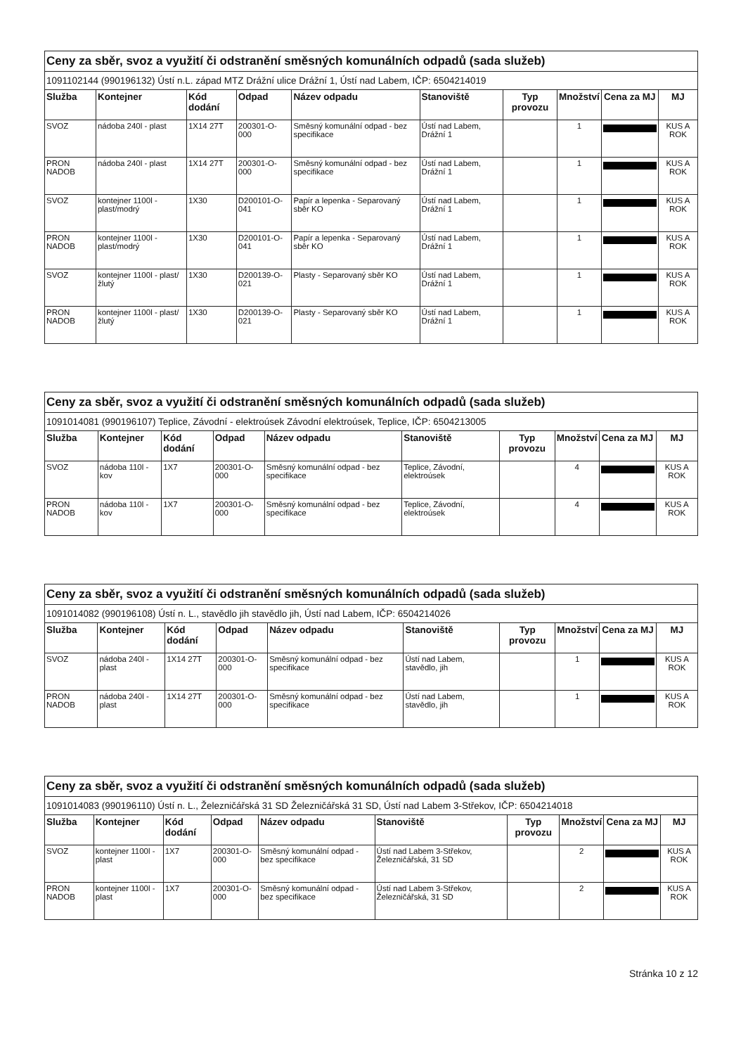| Ceny za sběr, svoz a využití či odstranění směsných komunálních odpadů (sada služeb) | | | | | | | | | |
| 1091102144 (990196132) Ústí n.L. západ MTZ Drážní ulice Drážní 1, Ústí nad Labem, IČP: 6504214019 | | | | | | | | | |
| Služba | Kontejner | Kód dodání | Odpad | Název odpadu | Stanoviště | Typ provozu | Množství | Cena za MJ | MJ |
| SVOZ | nádoba 240l - plast | 1X14 27T | 200301-O-000 | Směsný komunální odpad - bez specifikace | Ústí nad Labem, Drážní 1 | | 1 | | KUS A ROK |
| PRON NADOB | nádoba 240l - plast | 1X14 27T | 200301-O-000 | Směsný komunální odpad - bez specifikace | Ústí nad Labem, Drážní 1 | | 1 | | KUS A ROK |
| SVOZ | kontejner 1100l - plast/modrý | 1X30 | D200101-O-041 | Papír a lepenka - Separovaný sběr KO | Ústí nad Labem, Drážní 1 | | 1 | | KUS A ROK |
| PRON NADOB | kontejner 1100l - plast/modrý | 1X30 | D200101-O-041 | Papír a lepenka - Separovaný sběr KO | Ústí nad Labem, Drážní 1 | | 1 | | KUS A ROK |
| SVOZ | kontejner 1100l - plast/žlutý | 1X30 | D200139-O-021 | Plasty - Separovaný sběr KO | Ústí nad Labem, Drážní 1 | | 1 | | KUS A ROK |
| PRON NADOB | kontejner 1100l - plast/žlutý | 1X30 | D200139-O-021 | Plasty - Separovaný sběr KO | Ústí nad Labem, Drážní 1 | | 1 | | KUS A ROK |
| Ceny za sběr, svoz a využití či odstranění směsných komunálních odpadů (sada služeb) | | | | | | | | | |
| 1091014081 (990196107) Teplice, Závodní - elektroúsek Závodní elektroúsek, Teplice, IČP: 6504213005 | | | | | | | | | |
| Služba | Kontejner | Kód dodání | Odpad | Název odpadu | Stanoviště | Typ provozu | Množství | Cena za MJ | MJ |
| SVOZ | nádoba 110l - kov | 1X7 | 200301-O-000 | Směsný komunální odpad - bez specifikace | Teplice, Závodní, elektroúsek | | 4 | | KUS A ROK |
| PRON NADOB | nádoba 110l - kov | 1X7 | 200301-O-000 | Směsný komunální odpad - bez specifikace | Teplice, Závodní, elektroúsek | | 4 | | KUS A ROK |
| Ceny za sběr, svoz a využití či odstranění směsných komunálních odpadů (sada služeb) | | | | | | | | | |
| 1091014082 (990196108) Ústí n. L., stavědlo jih stavědlo jih, Ústí nad Labem, IČP: 6504214026 | | | | | | | | | |
| Služba | Kontejner | Kód dodání | Odpad | Název odpadu | Stanoviště | Typ provozu | Množství | Cena za MJ | MJ |
| SVOZ | nádoba 240l - plast | 1X14 27T | 200301-O-000 | Směsný komunální odpad - bez specifikace | Ústí nad Labem, stavědlo, jih | | 1 | | KUS A ROK |
| PRON NADOB | nádoba 240l - plast | 1X14 27T | 200301-O-000 | Směsný komunální odpad - bez specifikace | Ústí nad Labem, stavědlo, jih | | 1 | | KUS A ROK |
| Ceny za sběr, svoz a využití či odstranění směsných komunálních odpadů (sada služeb) | | | | | | | | | |
| 1091014083 (990196110) Ústí n. L., Železničářská 31 SD Železničářská 31 SD, Ústí nad Labem 3-Střekov, IČP: 6504214018 | | | | | | | | | |
| Služba | Kontejner | Kód dodání | Odpad | Název odpadu | Stanoviště | Typ provozu | Množství | Cena za MJ | MJ |
| SVOZ | kontejner 1100l - plast | 1X7 | 200301-O-000 | Směsný komunální odpad - bez specifikace | Ústí nad Labem 3-Střekov, Železničářská, 31 SD | | 2 | | KUS A ROK |
| PRON NADOB | kontejner 1100l - plast | 1X7 | 200301-O-000 | Směsný komunální odpad - bez specifikace | Ústí nad Labem 3-Střekov, Železničářská, 31 SD | | 2 | | KUS A ROK |
Stránka 10 z 12